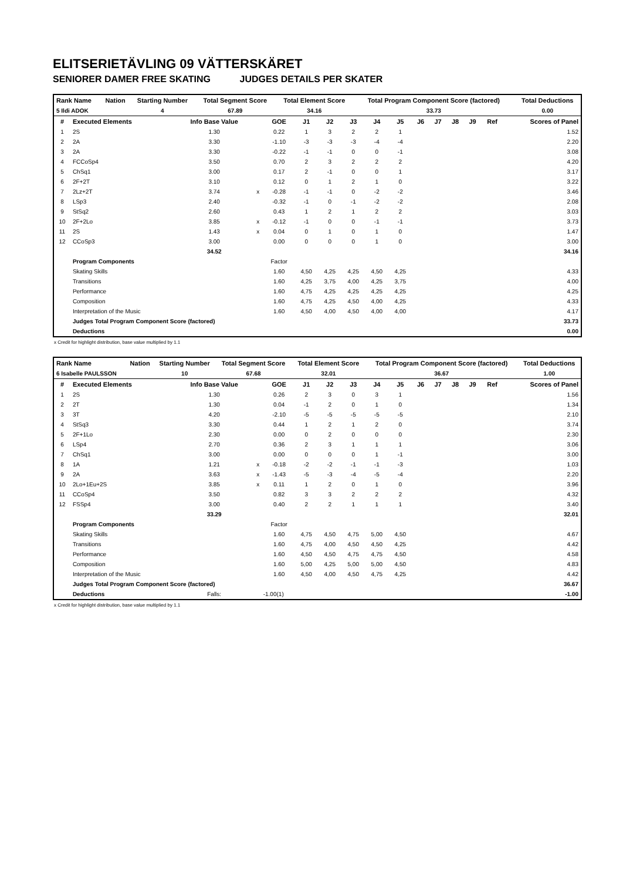ELITSERIETÄVLING 09 VÄTTERSKÄRET
SENIORER DAMER FREE SKATING JUDGES DETAILS PER SKATER
| Rank Name | Nation | Starting Number | Total Segment Score | Total Element Score | Total Program Component Score (factored) | Total Deductions |
| --- | --- | --- | --- | --- | --- | --- |
| 5 Ildi ADOK | | 4 | 67.89 | 34.16 | 33.73 | 0.00 |
| # | Executed Elements | Info Base Value | | GOE | J1 | J2 | J3 | J4 | J5 | J6 | J7 | J8 | J9 | Ref | Scores of Panel |
| --- | --- | --- | --- | --- | --- | --- | --- | --- | --- | --- | --- | --- | --- | --- | --- |
| 1 | 2S | 1.30 | | 0.22 | 1 | 3 | 2 | 2 | 1 | | | | | | 1.52 |
| 2 | 2A | 3.30 | | -1.10 | -3 | -3 | -3 | -4 | -4 | | | | | | 2.20 |
| 3 | 2A | 3.30 | | -0.22 | -1 | -1 | 0 | 0 | -1 | | | | | | 3.08 |
| 4 | FCCoSp4 | 3.50 | | 0.70 | 2 | 3 | 2 | 2 | 2 | | | | | | 4.20 |
| 5 | ChSq1 | 3.00 | | 0.17 | 2 | -1 | 0 | 0 | 1 | | | | | | 3.17 |
| 6 | 2F+2T | 3.10 | | 0.12 | 0 | 1 | 2 | 1 | 0 | | | | | | 3.22 |
| 7 | 2Lz+2T | 3.74 | x | -0.28 | -1 | -1 | 0 | -2 | -2 | | | | | | 3.46 |
| 8 | LSp3 | 2.40 | | -0.32 | -1 | 0 | -1 | -2 | -2 | | | | | | 2.08 |
| 9 | StSq2 | 2.60 | | 0.43 | 1 | 2 | 1 | 2 | 2 | | | | | | 3.03 |
| 10 | 2F+2Lo | 3.85 | x | -0.12 | -1 | 0 | 0 | -1 | -1 | | | | | | 3.73 |
| 11 | 2S | 1.43 | x | 0.04 | 0 | 1 | 0 | 1 | 0 | | | | | | 1.47 |
| 12 | CCoSp3 | 3.00 | | 0.00 | 0 | 0 | 0 | 1 | 0 | | | | | | 3.00 |
| | | 34.52 | | | | | | | | | | | | | 34.16 |
| | Program Components | | | Factor | | | | | | | | | | | |
| | Skating Skills | | | 1.60 | 4,50 | 4,25 | 4,25 | 4,50 | 4,25 | | | | | | 4.33 |
| | Transitions | | | 1.60 | 4,25 | 3,75 | 4,00 | 4,25 | 3,75 | | | | | | 4.00 |
| | Performance | | | 1.60 | 4,75 | 4,25 | 4,25 | 4,25 | 4,25 | | | | | | 4.25 |
| | Composition | | | 1.60 | 4,75 | 4,25 | 4,50 | 4,00 | 4,25 | | | | | | 4.33 |
| | Interpretation of the Music | | | 1.60 | 4,50 | 4,00 | 4,50 | 4,00 | 4,00 | | | | | | 4.17 |
| | Judges Total Program Component Score (factored) | | | | | | | | | | | | | | 33.73 |
| | Deductions | | | | | | | | | | | | | | 0.00 |
x Credit for highlight distribution, base value multiplied by 1.1
| Rank Name | Nation | Starting Number | Total Segment Score | Total Element Score | Total Program Component Score (factored) | Total Deductions |
| --- | --- | --- | --- | --- | --- | --- |
| 6 Isabelle PAULSSON | | 10 | 67.68 | 32.01 | 36.67 | 1.00 |
| # | Executed Elements | Info Base Value | | GOE | J1 | J2 | J3 | J4 | J5 | J6 | J7 | J8 | J9 | Ref | Scores of Panel |
| --- | --- | --- | --- | --- | --- | --- | --- | --- | --- | --- | --- | --- | --- | --- | --- |
| 1 | 2S | 1.30 | | 0.26 | 2 | 3 | 0 | 3 | 1 | | | | | | 1.56 |
| 2 | 2T | 1.30 | | 0.04 | -1 | 2 | 0 | 1 | 0 | | | | | | 1.34 |
| 3 | 3T | 4.20 | | -2.10 | -5 | -5 | -5 | -5 | -5 | | | | | | 2.10 |
| 4 | StSq3 | 3.30 | | 0.44 | 1 | 2 | 1 | 2 | 0 | | | | | | 3.74 |
| 5 | 2F+1Lo | 2.30 | | 0.00 | 0 | 2 | 0 | 0 | 0 | | | | | | 2.30 |
| 6 | LSp4 | 2.70 | | 0.36 | 2 | 3 | 1 | 1 | 1 | | | | | | 3.06 |
| 7 | ChSq1 | 3.00 | | 0.00 | 0 | 0 | 0 | 1 | -1 | | | | | | 3.00 |
| 8 | 1A | 1.21 | x | -0.18 | -2 | -2 | -1 | -1 | -3 | | | | | | 1.03 |
| 9 | 2A | 3.63 | x | -1.43 | -5 | -3 | -4 | -5 | -4 | | | | | | 2.20 |
| 10 | 2Lo+1Eu+2S | 3.85 | x | 0.11 | 1 | 2 | 0 | 1 | 0 | | | | | | 3.96 |
| 11 | CCoSp4 | 3.50 | | 0.82 | 3 | 3 | 2 | 2 | 2 | | | | | | 4.32 |
| 12 | FSSp4 | 3.00 | | 0.40 | 2 | 2 | 1 | 1 | 1 | | | | | | 3.40 |
| | | 33.29 | | | | | | | | | | | | | 32.01 |
| | Program Components | | | Factor | | | | | | | | | | | |
| | Skating Skills | | | 1.60 | 4,75 | 4,50 | 4,75 | 5,00 | 4,50 | | | | | | 4.67 |
| | Transitions | | | 1.60 | 4,75 | 4,00 | 4,50 | 4,50 | 4,25 | | | | | | 4.42 |
| | Performance | | | 1.60 | 4,50 | 4,50 | 4,75 | 4,75 | 4,50 | | | | | | 4.58 |
| | Composition | | | 1.60 | 5,00 | 4,25 | 5,00 | 5,00 | 4,50 | | | | | | 4.83 |
| | Interpretation of the Music | | | 1.60 | 4,50 | 4,00 | 4,50 | 4,75 | 4,25 | | | | | | 4.42 |
| | Judges Total Program Component Score (factored) | | | | | | | | | | | | | | 36.67 |
| | Deductions | Falls: | -1.00(1) | | | | | | | | | | | | -1.00 |
x Credit for highlight distribution, base value multiplied by 1.1